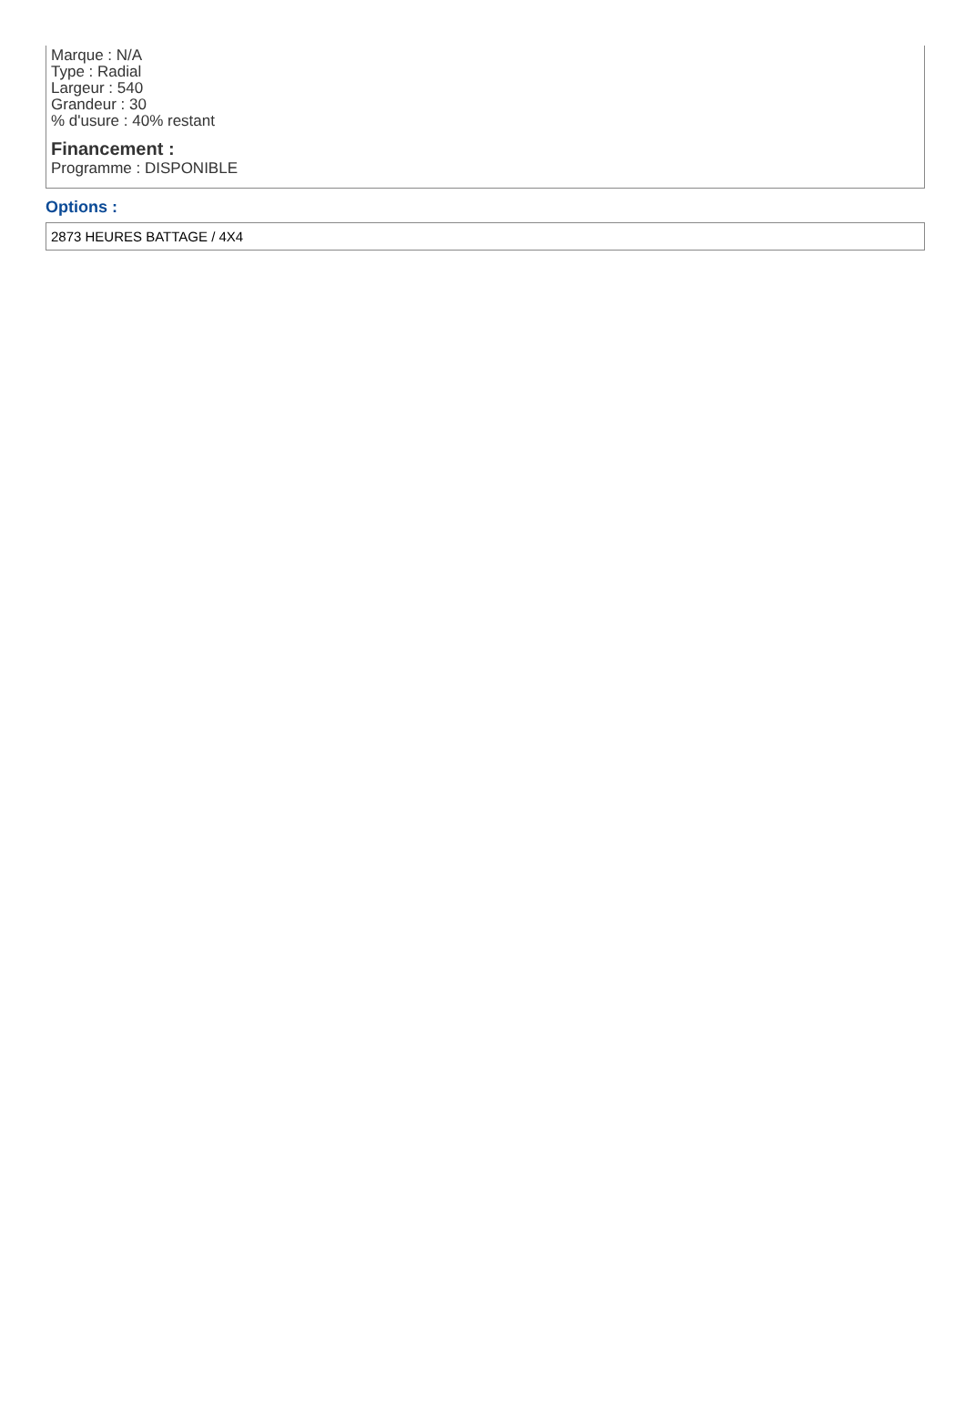Marque : N/A
Type : Radial
Largeur : 540
Grandeur : 30
% d'usure : 40% restant
Financement :
Programme : DISPONIBLE
Options :
2873 HEURES BATTAGE / 4X4